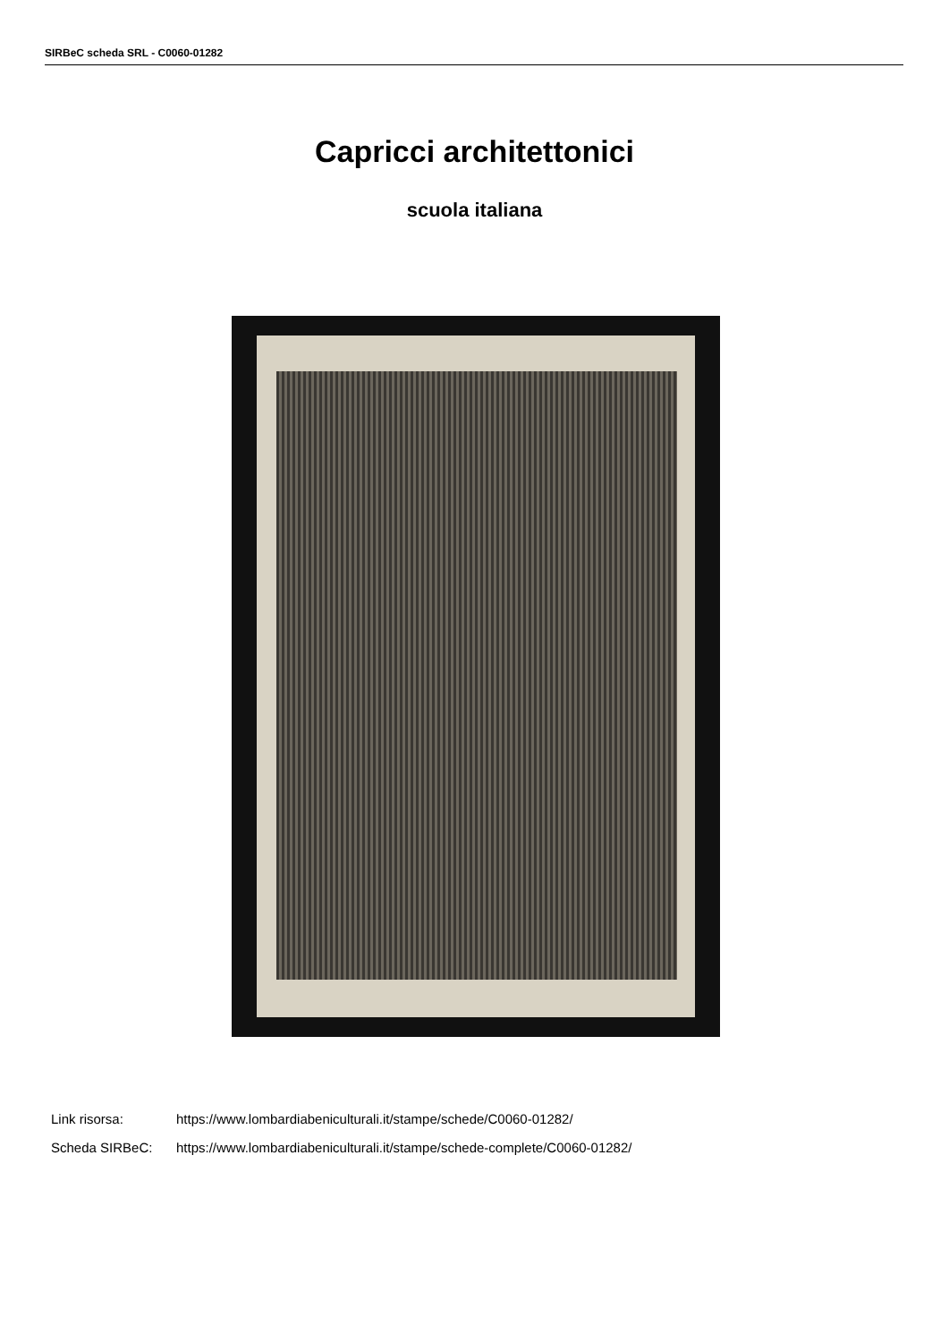SIRBeC scheda SRL - C0060-01282
Capricci architettonici
scuola italiana
Link risorsa: https://www.lombardiabeniculturali.it/stampe/schede/C0060-01282/
Scheda SIRBeC: https://www.lombardiabeniculturali.it/stampe/schede-complete/C0060-01282/